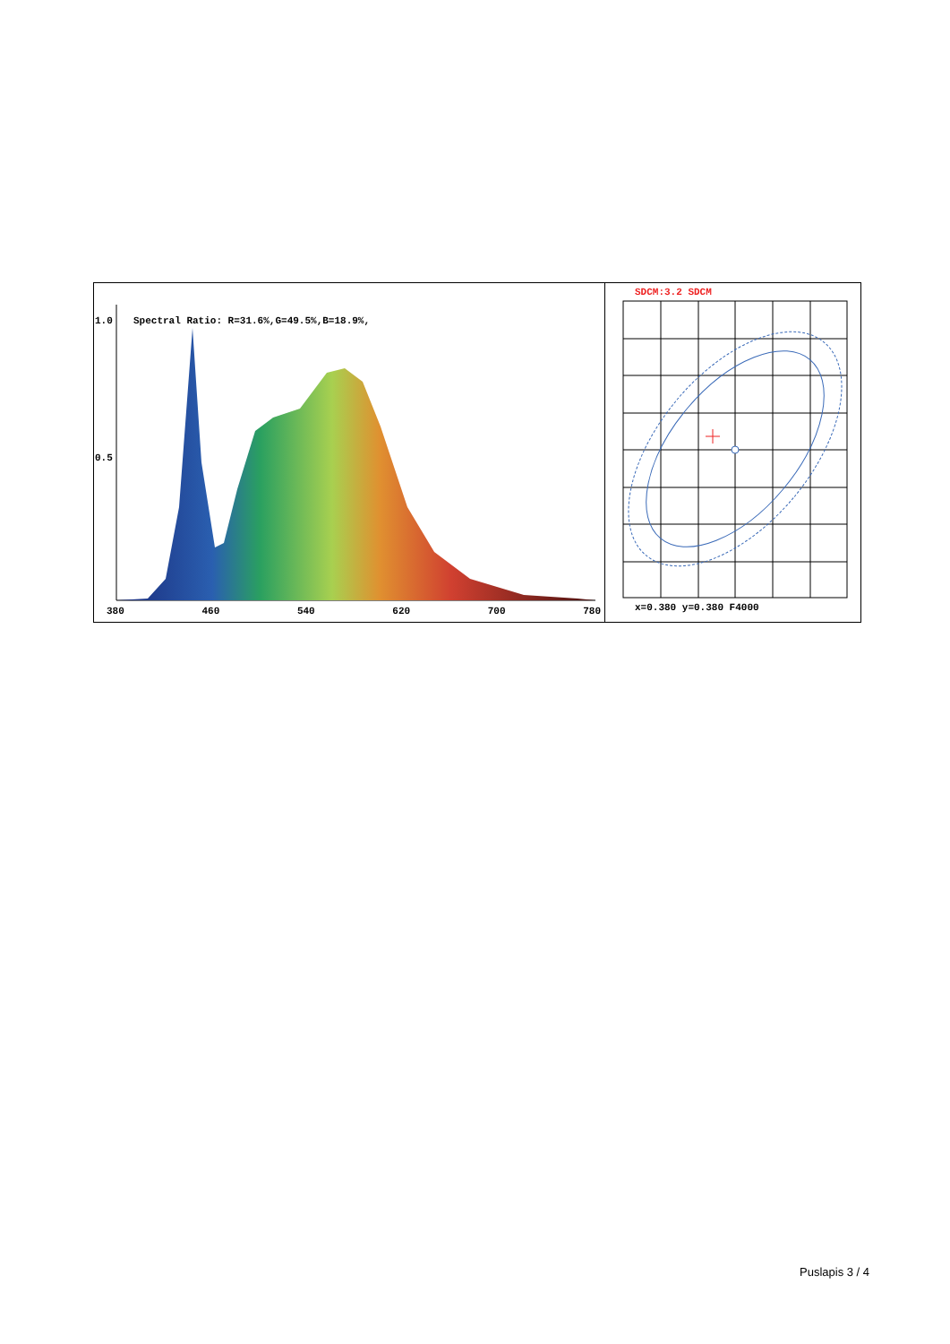1.0
Spectral Ratio: R=31.6%,G=49.5%,B=18.9%,
0.5
380 460 540 620 700 780
SDCM:3.2 SDCM
x=0.380 y=0.380 F4000
Puslapis 3 / 4